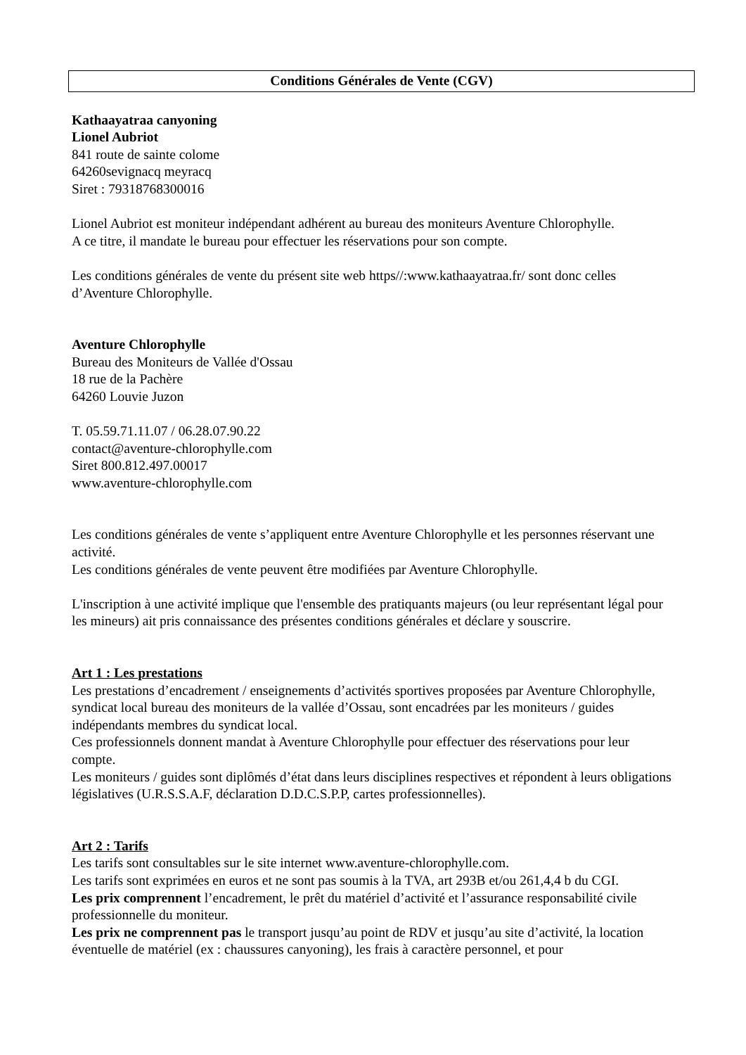Conditions Générales de Vente (CGV)
Kathaayatraa canyoning
Lionel Aubriot
841 route de sainte colome
64260sevignacq meyracq
Siret : 79318768300016
Lionel Aubriot est moniteur indépendant adhérent au bureau des moniteurs Aventure Chlorophylle.
A ce titre, il mandate le bureau pour effectuer les réservations pour son compte.
Les conditions générales de vente du présent site web https//:www.kathaayatraa.fr/ sont donc celles d’Aventure Chlorophylle.
Aventure Chlorophylle
Bureau des Moniteurs de Vallée d'Ossau
18 rue de la Pachère
64260 Louvie Juzon
T. 05.59.71.11.07 / 06.28.07.90.22
contact@aventure-chlorophylle.com
Siret 800.812.497.00017
www.aventure-chlorophylle.com
Les conditions générales de vente s’appliquent entre Aventure Chlorophylle et les personnes réservant une activité.
Les conditions générales de vente peuvent être modifiées par Aventure Chlorophylle.
L'inscription à une activité implique que l'ensemble des pratiquants majeurs (ou leur représentant légal pour les mineurs) ait pris connaissance des présentes conditions générales et déclare y souscrire.
Art 1 : Les prestations
Les prestations d’encadrement / enseignements d’activités sportives proposées par Aventure Chlorophylle, syndicat local bureau des moniteurs de la vallée d’Ossau, sont encadrées par les moniteurs / guides indépendants membres du syndicat local.
Ces professionnels donnent mandat à Aventure Chlorophylle pour effectuer des réservations pour leur compte.
Les moniteurs / guides sont diplômés d’état dans leurs disciplines respectives et répondent à leurs obligations législatives (U.R.S.S.A.F, déclaration D.D.C.S.P.P, cartes professionnelles).
Art 2 : Tarifs
Les tarifs sont consultables sur le site internet www.aventure-chlorophylle.com.
Les tarifs sont exprimées en euros et ne sont pas soumis à la TVA, art 293B et/ou 261,4,4 b du CGI.
Les prix comprennent l’encadrement, le prêt du matériel d’activité et l’assurance responsabilité civile professionnelle du moniteur.
Les prix ne comprennent pas le transport jusqu’au point de RDV et jusqu’au site d’activité, la location éventuelle de matériel (ex : chaussures canyoning), les frais à caractère personnel, et pour